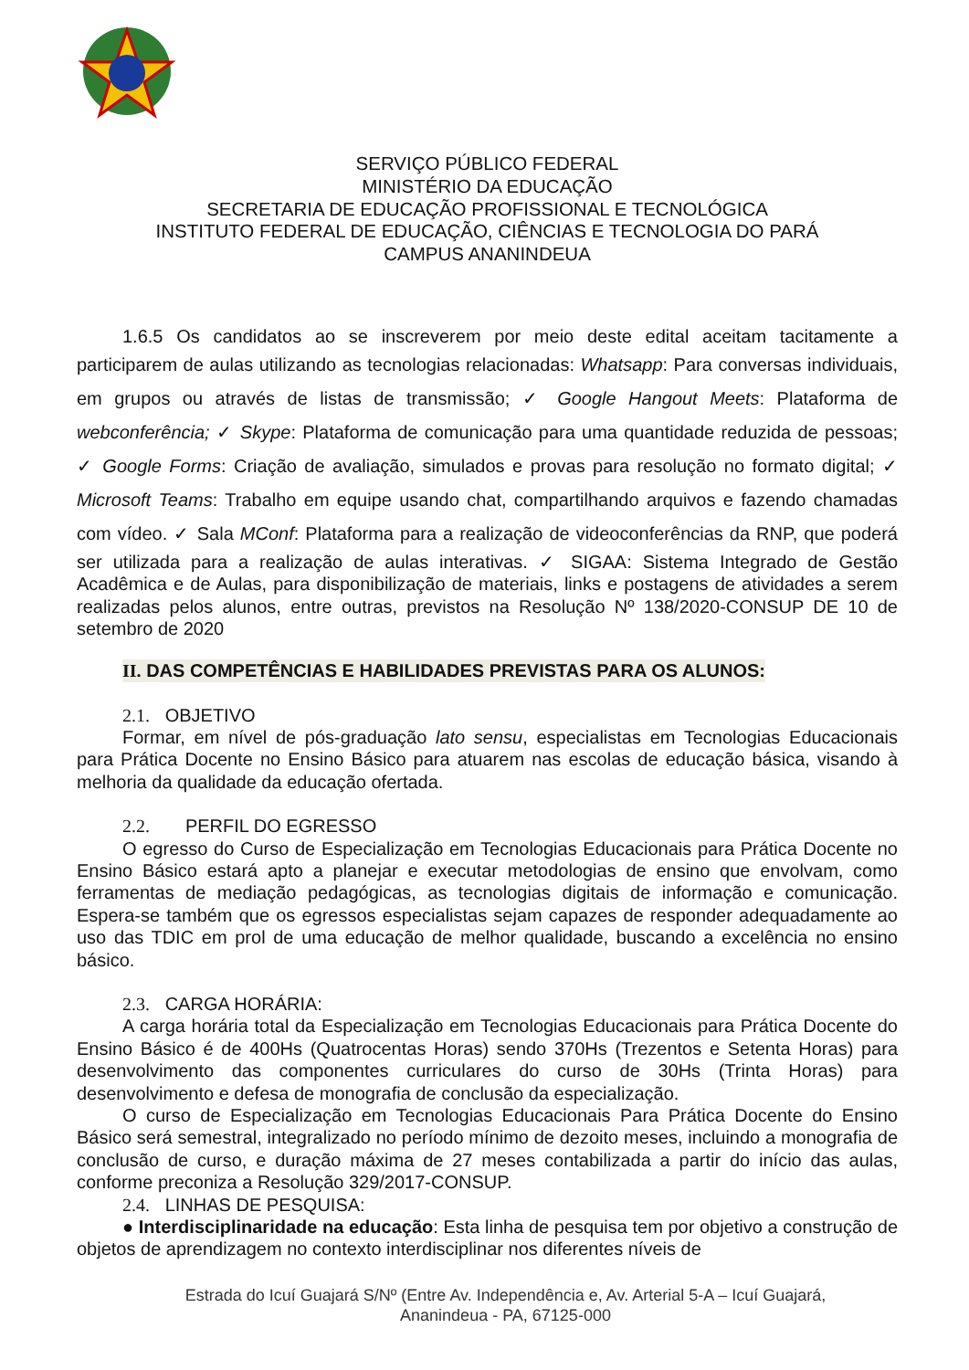SERVIÇO PÚBLICO FEDERAL
MINISTÉRIO DA EDUCAÇÃO
SECRETARIA DE EDUCAÇÃO PROFISSIONAL E TECNOLÓGICA
INSTITUTO FEDERAL DE EDUCAÇÃO, CIÊNCIAS E TECNOLOGIA DO PARÁ
CAMPUS ANANINDEUA
1.6.5 Os candidatos ao se inscreverem por meio deste edital aceitam tacitamente a participarem de aulas utilizando as tecnologias relacionadas: Whatsapp: Para conversas individuais, em grupos ou através de listas de transmissão; ✓ Google Hangout Meets: Plataforma de webconferência; ✓ Skype: Plataforma de comunicação para uma quantidade reduzida de pessoas; ✓ Google Forms: Criação de avaliação, simulados e provas para resolução no formato digital; ✓ Microsoft Teams: Trabalho em equipe usando chat, compartilhando arquivos e fazendo chamadas com vídeo. ✓ Sala MConf: Plataforma para a realização de videoconferências da RNP, que poderá ser utilizada para a realização de aulas interativas. ✓ SIGAA: Sistema Integrado de Gestão Acadêmica e de Aulas, para disponibilização de materiais, links e postagens de atividades a serem realizadas pelos alunos, entre outras, previstos na Resolução Nº 138/2020-CONSUP DE 10 de setembro de 2020
II. DAS COMPETÊNCIAS E HABILIDADES PREVISTAS PARA OS ALUNOS:
2.1. OBJETIVO
Formar, em nível de pós-graduação lato sensu, especialistas em Tecnologias Educacionais para Prática Docente no Ensino Básico para atuarem nas escolas de educação básica, visando à melhoria da qualidade da educação ofertada.
2.2. PERFIL DO EGRESSO
O egresso do Curso de Especialização em Tecnologias Educacionais para Prática Docente no Ensino Básico estará apto a planejar e executar metodologias de ensino que envolvam, como ferramentas de mediação pedagógicas, as tecnologias digitais de informação e comunicação. Espera-se também que os egressos especialistas sejam capazes de responder adequadamente ao uso das TDIC em prol de uma educação de melhor qualidade, buscando a excelência no ensino básico.
2.3. CARGA HORÁRIA:
A carga horária total da Especialização em Tecnologias Educacionais para Prática Docente do Ensino Básico é de 400Hs (Quatrocentas Horas) sendo 370Hs (Trezentos e Setenta Horas) para desenvolvimento das componentes curriculares do curso de 30Hs (Trinta Horas) para desenvolvimento e defesa de monografia de conclusão da especialização.
O curso de Especialização em Tecnologias Educacionais Para Prática Docente do Ensino Básico será semestral, integralizado no período mínimo de dezoito meses, incluindo a monografia de conclusão de curso, e duração máxima de 27 meses contabilizada a partir do início das aulas, conforme preconiza a Resolução 329/2017-CONSUP.
2.4. LINHAS DE PESQUISA:
● Interdisciplinaridade na educação: Esta linha de pesquisa tem por objetivo a construção de objetos de aprendizagem no contexto interdisciplinar nos diferentes níveis de
Estrada do Icuí Guajará S/Nº (Entre Av. Independência e, Av. Arterial 5-A – Icuí Guajará,
Ananindeua - PA, 67125-000